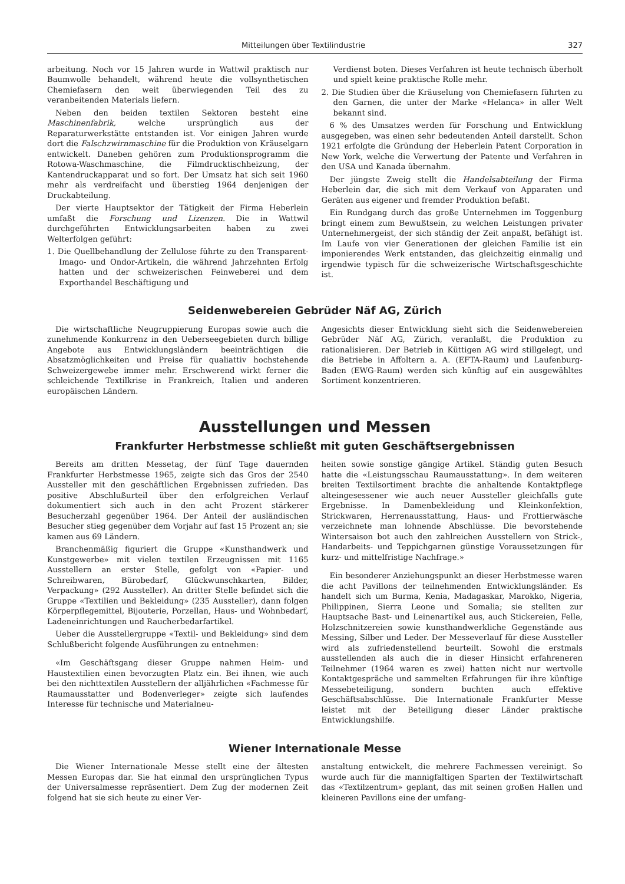Mitteilungen über Textilindustrie 327
arbeitung. Noch vor 15 Jahren wurde in Wattwil praktisch nur Baumwolle behandelt, während heute die vollsynthetischen Chemiefasern den weit überwiegenden Teil des zu veranbeitenden Materials liefern.
Neben den beiden textilen Sektoren besteht eine Maschinenfabrik, welche ursprünglich aus der Reparaturwerkstätte entstanden ist. Vor einigen Jahren wurde dort die Falschzwirnmaschine für die Produktion von Kräuselgarn entwickelt. Daneben gehören zum Produktionsprogramm die Rotowa-Waschmaschine, die Filmdrucktischheizung, der Kantendruckapparat und so fort. Der Umsatz hat sich seit 1960 mehr als verdreifacht und überstieg 1964 denjenigen der Druckabteilung.
Der vierte Hauptsektor der Tätigkeit der Firma Heberlein umfaßt die Forschung und Lizenzen. Die in Wattwil durchgeführten Entwicklungsarbeiten haben zu zwei Welterfolgen geführt:
1. Die Quellbehandlung der Zellulose führte zu den Transparent-Imago- und Ondor-Artikeln, die während Jahrzehnten Erfolg hatten und der schweizerischen Feinweberei und dem Exporthandel Beschäftigung und
Verdienst boten. Dieses Verfahren ist heute technisch überholt und spielt keine praktische Rolle mehr.
2. Die Studien über die Kräuselung von Chemiefasern führten zu den Garnen, die unter der Marke «Helanca» in aller Welt bekannt sind.
6 % des Umsatzes werden für Forschung und Entwicklung ausgegeben, was einen sehr bedeutenden Anteil darstellt. Schon 1921 erfolgte die Gründung der Heberlein Patent Corporation in New York, welche die Verwertung der Patente und Verfahren in den USA und Kanada übernahm.
Der jüngste Zweig stellt die Handelsabteilung der Firma Heberlein dar, die sich mit dem Verkauf von Apparaten und Geräten aus eigener und fremder Produktion befaßt.
Ein Rundgang durch das große Unternehmen im Toggenburg bringt einem zum Bewußtsein, zu welchen Leistungen privater Unternehmergeist, der sich ständig der Zeit anpaßt, befähigt ist. Im Laufe von vier Generationen der gleichen Familie ist ein imponierendes Werk entstanden, das gleichzeitig einmalig und irgendwie typisch für die schweizerische Wirtschaftsgeschichte ist.
Seidenwebereien Gebrüder Näf AG, Zürich
Die wirtschaftliche Neugruppierung Europas sowie auch die zunehmende Konkurrenz in den Ueberseegebieten durch billige Angebote aus Entwicklungsländern beeinträchtigen die Absatzmöglichkeiten und Preise für qualiattiv hochstehende Schweizergewebe immer mehr. Erschwerend wirkt ferner die schleichende Textilkrise in Frankreich, Italien und anderen europäischen Ländern.
Angesichts dieser Entwicklung sieht sich die Seidenwebereien Gebrüder Näf AG, Zürich, veranlaßt, die Produktion zu rationalisieren. Der Betrieb in Küttigen AG wird stillgelegt, und die Betriebe in Affoltern a. A. (EFTA-Raum) und Laufenburg-Baden (EWG-Raum) werden sich künftig auf ein ausgewähltes Sortiment konzentrieren.
Ausstellungen und Messen
Frankfurter Herbstmesse schließt mit guten Geschäftsergebnissen
Bereits am dritten Messetag, der fünf Tage dauernden Frankfurter Herbstmesse 1965, zeigte sich das Gros der 2540 Aussteller mit den geschäftlichen Ergebnissen zufrieden. Das positive Abschlußurteil über den erfolgreichen Verlauf dokumentiert sich auch in den acht Prozent stärkerer Besucherzahl gegenüber 1964. Der Anteil der ausländischen Besucher stieg gegenüber dem Vorjahr auf fast 15 Prozent an; sie kamen aus 69 Ländern.
Branchenmäßig figuriert die Gruppe «Kunsthandwerk und Kunstgewerbe» mit vielen textilen Erzeugnissen mit 1165 Ausstellern an erster Stelle, gefolgt von «Papier- und Schreibwaren, Bürobedarf, Glückwunschkarten, Bilder, Verpackung» (292 Aussteller). An dritter Stelle befindet sich die Gruppe «Textilien und Bekleidung» (235 Aussteller), dann folgen Körperpflegemittel, Bijouterie, Porzellan, Haus- und Wohnbedarf, Ladeneinrichtungen und Raucherbedarfartikel.
Ueber die Ausstellergruppe «Textil- und Bekleidung» sind dem Schlußbericht folgende Ausführungen zu entnehmen:
«Im Geschäftsgang dieser Gruppe nahmen Heim- und Haustextilien einen bevorzugten Platz ein. Bei ihnen, wie auch bei den nichttextilen Ausstellern der alljährlichen «Fachmesse für Raumausstatter und Bodenverleger» zeigte sich laufendes Interesse für technische und Materialneu-
heiten sowie sonstige gängige Artikel. Ständig guten Besuch hatte die «Leistungsschau Raumausstattung». In dem weiteren breiten Textilsortiment brachte die anhaltende Kontaktpflege alteingesessener wie auch neuer Aussteller gleichfalls gute Ergebnisse. In Damenbekleidung und Kleinkonfektion, Strickwaren, Herrenausstattung, Haus- und Frottierwäsche verzeichnete man lohnende Abschlüsse. Die bevorstehende Wintersaison bot auch den zahlreichen Ausstellern von Strick-, Handarbeits- und Teppichgarnen günstige Voraussetzungen für kurz- und mittelfristige Nachfrage.»
Ein besonderer Anziehungspunkt an dieser Herbstmesse waren die acht Pavillons der teilnehmenden Entwicklungsländer. Es handelt sich um Burma, Kenia, Madagaskar, Marokko, Nigeria, Philippinen, Sierra Leone und Somalia; sie stellten zur Hauptsache Bast- und Leinenartikel aus, auch Stickereien, Felle, Holzschnitzereien sowie kunsthandwerkliche Gegenstände aus Messing, Silber und Leder. Der Messeverlauf für diese Aussteller wird als zufriedenstellend beurteilt. Sowohl die erstmals ausstellenden als auch die in dieser Hinsicht erfahreneren Teilnehmer (1964 waren es zwei) hatten nicht nur wertvolle Kontaktgespräche und sammelten Erfahrungen für ihre künftige Messebeteiligung, sondern buchten auch effektive Geschäftsabschlüsse. Die Internationale Frankfurter Messe leistet mit der Beteiligung dieser Länder praktische Entwicklungshilfe.
Wiener Internationale Messe
Die Wiener Internationale Messe stellt eine der ältesten Messen Europas dar. Sie hat einmal den ursprünglichen Typus der Universalmesse repräsentiert. Dem Zug der modernen Zeit folgend hat sie sich heute zu einer Ver-
anstaltung entwickelt, die mehrere Fachmessen vereinigt. So wurde auch für die mannigfaltigen Sparten der Textilwirtschaft das «Textilzentrum» geplant, das mit seinen großen Hallen und kleineren Pavillons eine der umfang-